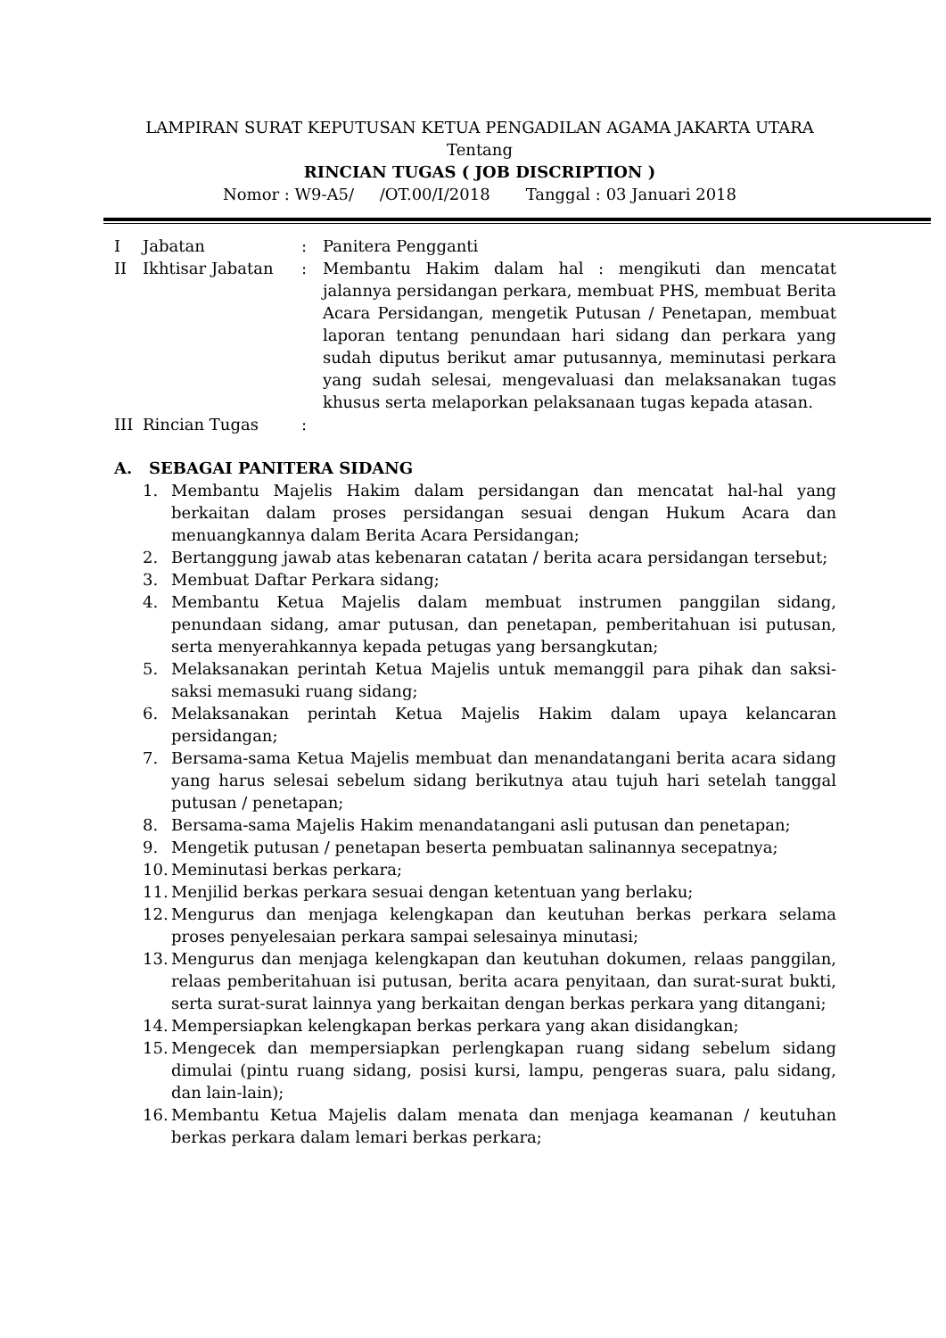LAMPIRAN SURAT KEPUTUSAN KETUA PENGADILAN AGAMA JAKARTA UTARA
Tentang
RINCIAN TUGAS ( JOB DISCRIPTION )
Nomor : W9-A5/ /OT.00/I/2018 Tanggal : 03 Januari 2018
| I | Jabatan | : | Panitera Pengganti |
| II | Ikhtisar Jabatan | : | Membantu Hakim dalam hal : mengikuti dan mencatat jalannya persidangan perkara, membuat PHS, membuat Berita Acara Persidangan, mengetik Putusan / Penetapan, membuat laporan tentang penundaan hari sidang dan perkara yang sudah diputus berikut amar putusannya, meminutasi perkara yang sudah selesai, mengevaluasi dan melaksanakan tugas khusus serta melaporkan pelaksanaan tugas kepada atasan. |
| III | Rincian Tugas | : | |
A. SEBAGAI PANITERA SIDANG
1. Membantu Majelis Hakim dalam persidangan dan mencatat hal-hal yang berkaitan dalam proses persidangan sesuai dengan Hukum Acara dan menuangkannya dalam Berita Acara Persidangan;
2. Bertanggung jawab atas kebenaran catatan / berita acara persidangan tersebut;
3. Membuat Daftar Perkara sidang;
4. Membantu Ketua Majelis dalam membuat instrumen panggilan sidang, penundaan sidang, amar putusan, dan penetapan, pemberitahuan isi putusan, serta menyerahkannya kepada petugas yang bersangkutan;
5. Melaksanakan perintah Ketua Majelis untuk memanggil para pihak dan saksi-saksi memasuki ruang sidang;
6. Melaksanakan perintah Ketua Majelis Hakim dalam upaya kelancaran persidangan;
7. Bersama-sama Ketua Majelis membuat dan menandatangani berita acara sidang yang harus selesai sebelum sidang berikutnya atau tujuh hari setelah tanggal putusan / penetapan;
8. Bersama-sama Majelis Hakim menandatangani asli putusan dan penetapan;
9. Mengetik putusan / penetapan beserta pembuatan salinannya secepatnya;
10. Meminutasi berkas perkara;
11. Menjilid berkas perkara sesuai dengan ketentuan yang berlaku;
12. Mengurus dan menjaga kelengkapan dan keutuhan berkas perkara selama proses penyelesaian perkara sampai selesainya minutasi;
13. Mengurus dan menjaga kelengkapan dan keutuhan dokumen, relaas panggilan, relaas pemberitahuan isi putusan, berita acara penyitaan, dan surat-surat bukti, serta surat-surat lainnya yang berkaitan dengan berkas perkara yang ditangani;
14. Mempersiapkan kelengkapan berkas perkara yang akan disidangkan;
15. Mengecek dan mempersiapkan perlengkapan ruang sidang sebelum sidang dimulai (pintu ruang sidang, posisi kursi, lampu, pengeras suara, palu sidang, dan lain-lain);
16. Membantu Ketua Majelis dalam menata dan menjaga keamanan / keutuhan berkas perkara dalam lemari berkas perkara;